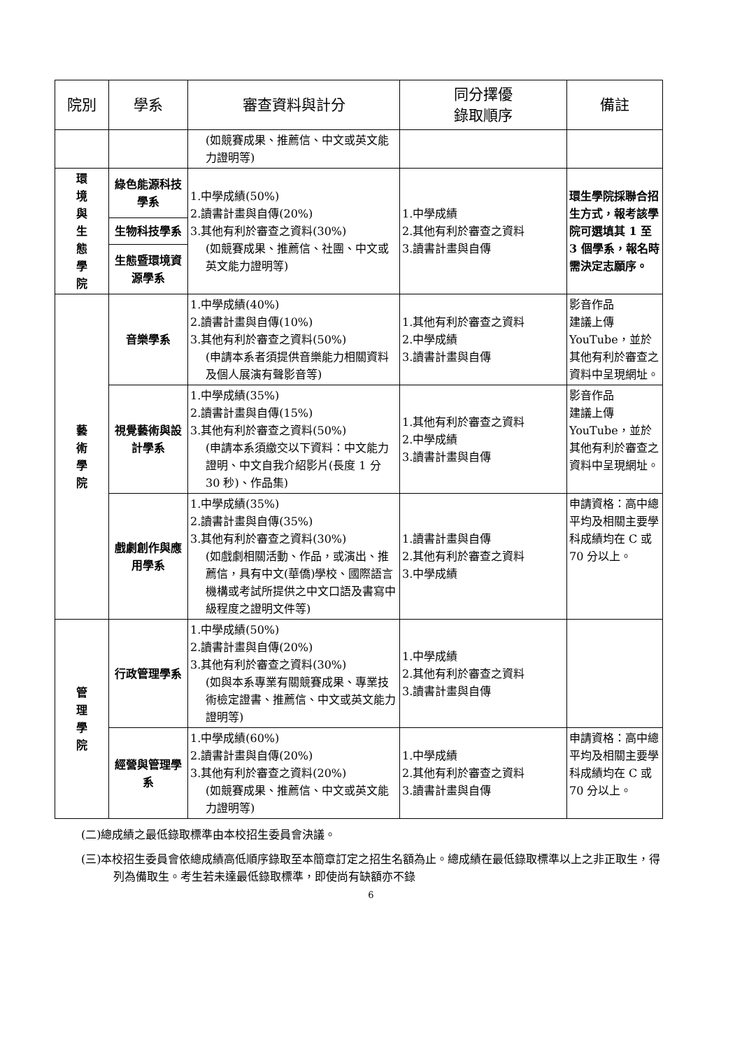| 院別 | 學系 | 審查資料與計分 | 同分擇優 錄取順序 | 備註 |
| --- | --- | --- | --- | --- |
| | | (如競賽成果、推薦信、中文或英文能力證明等) | | |
| 環 境 與 生 態 學 院 | 綠色能源科技學系 | 1.中學成績(50%) 2.讀書計畫與自傳(20%) 3.其他有利於審查之資料(30%) (如競賽成果、推薦信、社團、中文或英文能力證明等) | 1.中學成績 2.其他有利於審查之資料 3.讀書計畫與自傳 | 環生學院採聯合招生方式，報考該學院可選填其 1 至 3 個學系，報名時需決定志願序。 |
| | 生物科技學系 | | | |
| | 生態暨環境資源學系 | | | |
| 藝 術 學 院 | 音樂學系 | 1.中學成績(40%) 2.讀書計畫與自傳(10%) 3.其他有利於審查之資料(50%) (申請本系者須提供音樂能力相關資料及個人展演有聲影音等) | 1.其他有利於審查之資料 2.中學成績 3.讀書計畫與自傳 | 影音作品 建議上傳 YouTube，並於其他有利於審查之資料中呈現網址。 |
| | 視覺藝術與設計學系 | 1.中學成績(35%) 2.讀書計畫與自傳(15%) 3.其他有利於審查之資料(50%) (申請本系須繳交以下資料：中文能力證明、中文自我介紹影片(長度 1 分 30 秒)、作品集) | 1.其他有利於審查之資料 2.中學成績 3.讀書計畫與自傳 | 影音作品 建議上傳 YouTube，並於其他有利於審查之資料中呈現網址。 |
| | 戲劇創作與應用學系 | 1.中學成績(35%) 2.讀書計畫與自傳(35%) 3.其他有利於審查之資料(30%) (如戲劇相關活動、作品，或演出、推薦信，具有中文(華僑)學校、國際語言機構或考試所提供之中文口語及書寫中級程度之證明文件等) | 1.讀書計畫與自傳 2.其他有利於審查之資料 3.中學成績 | 申請資格：高中總平均及相關主要學科成績均在 C 或 70 分以上。 |
| 管 理 學 院 | 行政管理學系 | 1.中學成績(50%) 2.讀書計畫與自傳(20%) 3.其他有利於審查之資料(30%) (如與本系專業有關競賽成果、專業技術檢定證書、推薦信、中文或英文能力證明等) | 1.中學成績 2.其他有利於審查之資料 3.讀書計畫與自傳 | |
| | 經營與管理學系 | 1.中學成績(60%) 2.讀書計畫與自傳(20%) 3.其他有利於審查之資料(20%) (如競賽成果、推薦信、中文或英文能力證明等) | 1.中學成績 2.其他有利於審查之資料 3.讀書計畫與自傳 | 申請資格：高中總平均及相關主要學科成績均在 C 或 70 分以上。 |
(二)總成績之最低錄取標準由本校招生委員會決議。
(三)本校招生委員會依總成績高低順序錄取至本簡章訂定之招生名額為止。總成績在最低錄取標準以上之非正取生，得列為備取生。考生若未達最低錄取標準，即使尚有缺額亦不錄
6